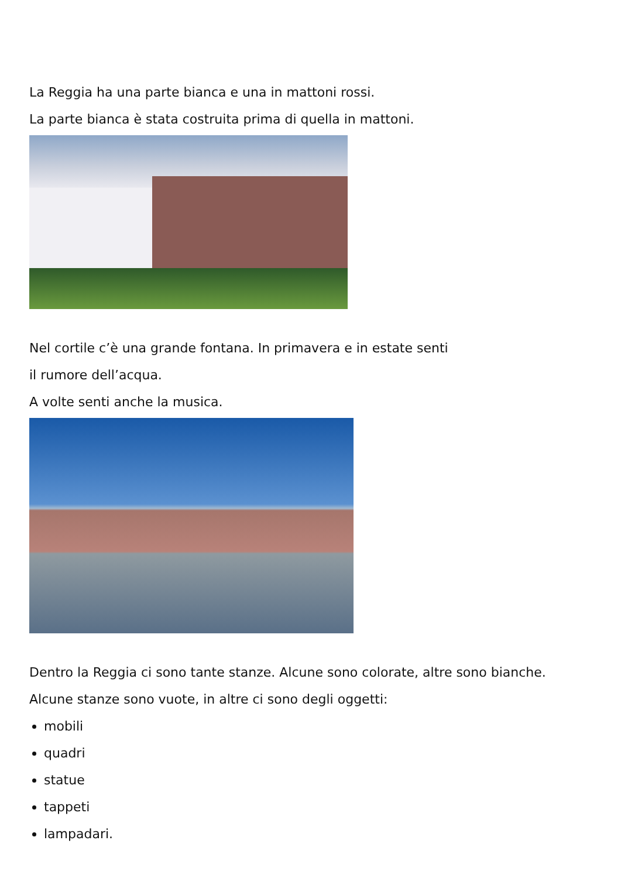La Reggia ha una parte bianca e una in mattoni rossi.
La parte bianca è stata costruita prima di quella in mattoni.
Nel cortile c’è una grande fontana. In primavera e in estate senti
il rumore dell’acqua.
A volte senti anche la musica.
Dentro la Reggia ci sono tante stanze. Alcune sono colorate, altre sono bianche.
Alcune stanze sono vuote, in altre ci sono degli oggetti:
mobili
quadri
statue
tappeti
lampadari.